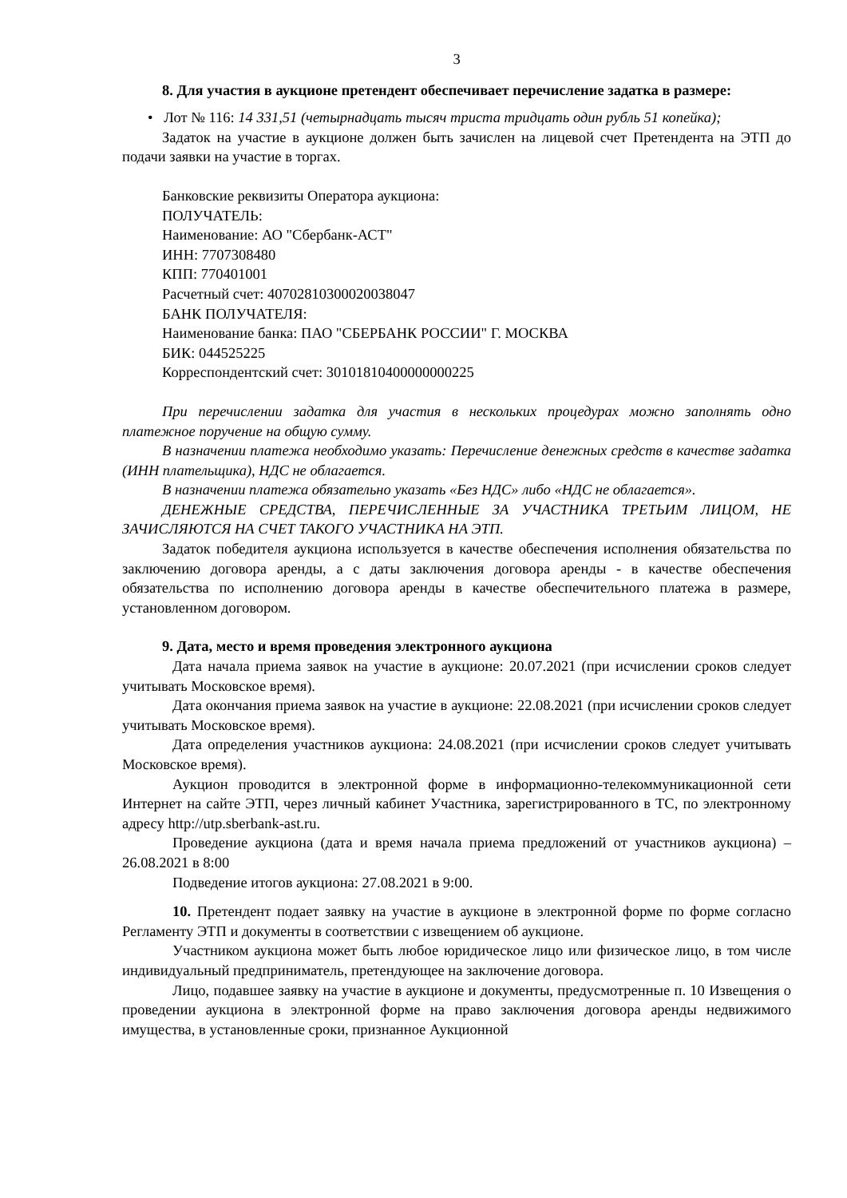3
8. Для участия в аукционе претендент обеспечивает перечисление задатка в размере:
• Лот № 116: 14 331,51 (четырнадцать тысяч триста тридцать один рубль 51 копейка);
Задаток на участие в аукционе должен быть зачислен на лицевой счет Претендента на ЭТП до подачи заявки на участие в торгах.
Банковские реквизиты Оператора аукциона:
ПОЛУЧАТЕЛЬ:
Наименование: АО "Сбербанк-АСТ"
ИНН: 7707308480
КПП: 770401001
Расчетный счет: 40702810300020038047
БАНК ПОЛУЧАТЕЛЯ:
Наименование банка: ПАО "СБЕРБАНК РОССИИ" Г. МОСКВА
БИК: 044525225
Корреспондентский счет: 30101810400000000225
При перечислении задатка для участия в нескольких процедурах можно заполнять одно платежное поручение на общую сумму.
В назначении платежа необходимо указать: Перечисление денежных средств в качестве задатка (ИНН плательщика), НДС не облагается.
В назначении платежа обязательно указать «Без НДС» либо «НДС не облагается».
ДЕНЕЖНЫЕ СРЕДСТВА, ПЕРЕЧИСЛЕННЫЕ ЗА УЧАСТНИКА ТРЕТЬИМ ЛИЦОМ, НЕ ЗАЧИСЛЯЮТСЯ НА СЧЕТ ТАКОГО УЧАСТНИКА НА ЭТП.
Задаток победителя аукциона используется в качестве обеспечения исполнения обязательства по заключению договора аренды, а с даты заключения договора аренды - в качестве обеспечения обязательства по исполнению договора аренды в качестве обеспечительного платежа в размере, установленном договором.
9. Дата, место и время проведения электронного аукциона
Дата начала приема заявок на участие в аукционе: 20.07.2021 (при исчислении сроков следует учитывать Московское время).
Дата окончания приема заявок на участие в аукционе: 22.08.2021 (при исчислении сроков следует учитывать Московское время).
Дата определения участников аукциона: 24.08.2021 (при исчислении сроков следует учитывать Московское время).
Аукцион проводится в электронной форме в информационно-телекоммуникационной сети Интернет на сайте ЭТП, через личный кабинет Участника, зарегистрированного в ТС, по электронному адресу http://utp.sberbank-ast.ru.
Проведение аукциона (дата и время начала приема предложений от участников аукциона) – 26.08.2021 в 8:00
Подведение итогов аукциона: 27.08.2021 в 9:00.
10. Претендент подает заявку на участие в аукционе в электронной форме по форме согласно Регламенту ЭТП и документы в соответствии с извещением об аукционе.
Участником аукциона может быть любое юридическое лицо или физическое лицо, в том числе индивидуальный предприниматель, претендующее на заключение договора.
Лицо, подавшее заявку на участие в аукционе и документы, предусмотренные п. 10 Извещения о проведении аукциона в электронной форме на право заключения договора аренды недвижимого имущества, в установленные сроки, признанное Аукционной